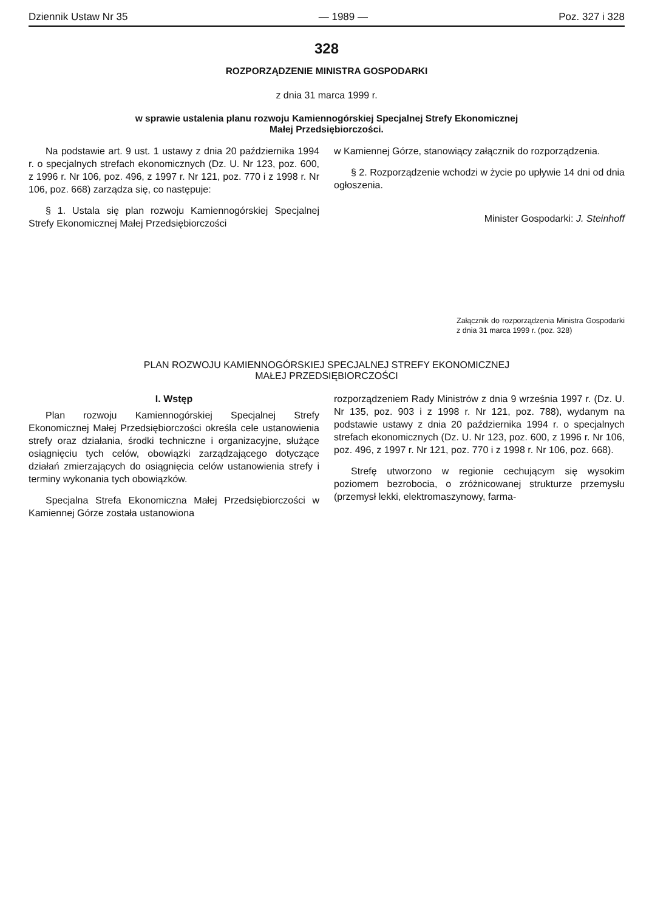Dziennik Ustaw Nr 35 — 1989 — Poz. 327 i 328
328
ROZPORZĄDZENIE MINISTRA GOSPODARKI
z dnia 31 marca 1999 r.
w sprawie ustalenia planu rozwoju Kamiennogórskiej Specjalnej Strefy Ekonomicznej
Małej Przedsiębiorczości.
Na podstawie art. 9 ust. 1 ustawy z dnia 20 października 1994 r. o specjalnych strefach ekonomicznych (Dz. U. Nr 123, poz. 600, z 1996 r. Nr 106, poz. 496, z 1997 r. Nr 121, poz. 770 i z 1998 r. Nr 106, poz. 668) zarządza się, co następuje:
§ 1. Ustala się plan rozwoju Kamiennogórskiej Specjalnej Strefy Ekonomicznej Małej Przedsiębiorczości
w Kamiennej Górze, stanowiący załącznik do rozporządzenia.
§ 2. Rozporządzenie wchodzi w życie po upływie 14 dni od dnia ogłoszenia.
Minister Gospodarki: J. Steinhoff
Załącznik do rozporządzenia Ministra Gospodarki z dnia 31 marca 1999 r. (poz. 328)
PLAN ROZWOJU KAMIENNOGÓRSKIEJ SPECJALNEJ STREFY EKONOMICZNEJ
MAŁEJ PRZEDSIĘBIORCZOŚCI
I. Wstęp
Plan rozwoju Kamiennogórskiej Specjalnej Strefy Ekonomicznej Małej Przedsiębiorczości określa cele ustanowienia strefy oraz działania, środki techniczne i organizacyjne, służące osiągnięciu tych celów, obowiązki zarządzającego dotyczące działań zmierzających do osiągnięcia celów ustanowienia strefy i terminy wykonania tych obowiązków.
Specjalna Strefa Ekonomiczna Małej Przedsiębiorczości w Kamiennej Górze została ustanowiona
rozporządzeniem Rady Ministrów z dnia 9 września 1997 r. (Dz. U. Nr 135, poz. 903 i z 1998 r. Nr 121, poz. 788), wydanym na podstawie ustawy z dnia 20 października 1994 r. o specjalnych strefach ekonomicznych (Dz. U. Nr 123, poz. 600, z 1996 r. Nr 106, poz. 496, z 1997 r. Nr 121, poz. 770 i z 1998 r. Nr 106, poz. 668).
Strefę utworzono w regionie cechującym się wysokim poziomem bezrobocia, o zróżnicowanej strukturze przemysłu (przemysł lekki, elektromaszynowy, farma-